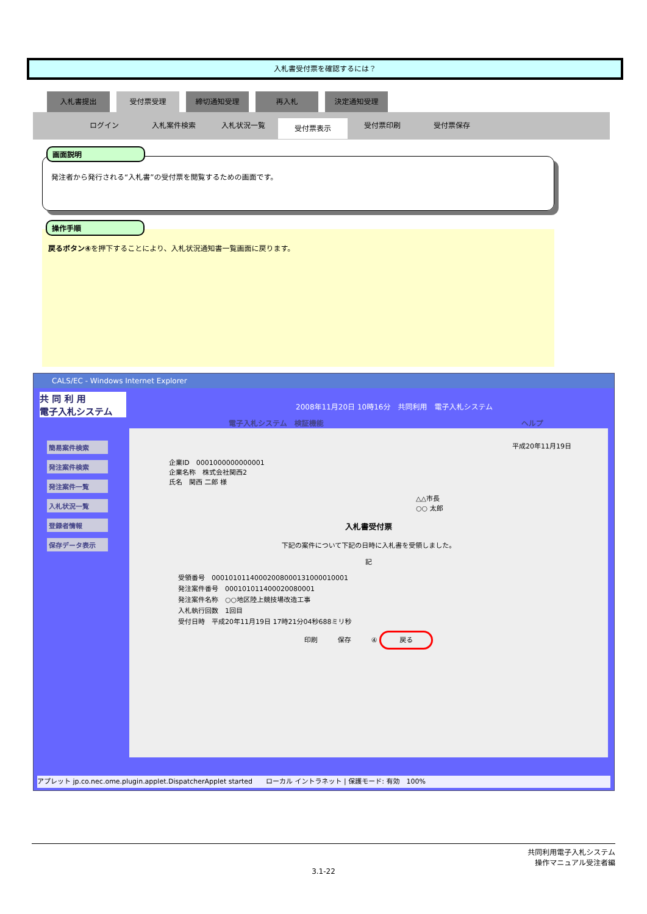入札書受付票を確認するには？
入札書提出 受付票受理 締切通知受理 再入札 決定通知受理
ログイン 入札案件検索 入札状況一覧
受付票表示
受付票印刷 受付票保存
発注者から発行される“入札書”の受付票を閲覧するための画面です。
画面説明
戻るボタン④を押下することにより、入札状況通知書一覧画面に戻ります。
操作手順
CALS/EC - Windows Internet Explorer
共 同 利 用
電子入札システム
2008年11月20日 10時16分　共同利用　電子入札システム
電子入札システム　検証機能 ヘルプ
簡易案件検索
発注案件検索
発注案件一覧
入札状況一覧
登録者情報
保存データ表示
平成20年11月19日
企業ID　0001000000000001
企業名称　株式会社関西2
氏名　関西 二郎 様
△△市長
○○ 太郎
入札書受付票
下記の案件について下記の日時に入札書を受領しました。
記
受領番号　00010101140002008000131000010001
発注案件番号　000101011400020080001
発注案件名称　○○地区陸上競技場改造工事
入札執行回数　1回目
受付日時　平成20年11月19日 17時21分04秒688ミリ秒
印刷　　　保存　　　④ 戻る
アプレット jp.co.nec.ome.plugin.applet.DispatcherApplet started　　ローカル イントラネット | 保護モード: 有効　100%
共同利用電子入札システム
操作マニュアル受注者編
3.1-22